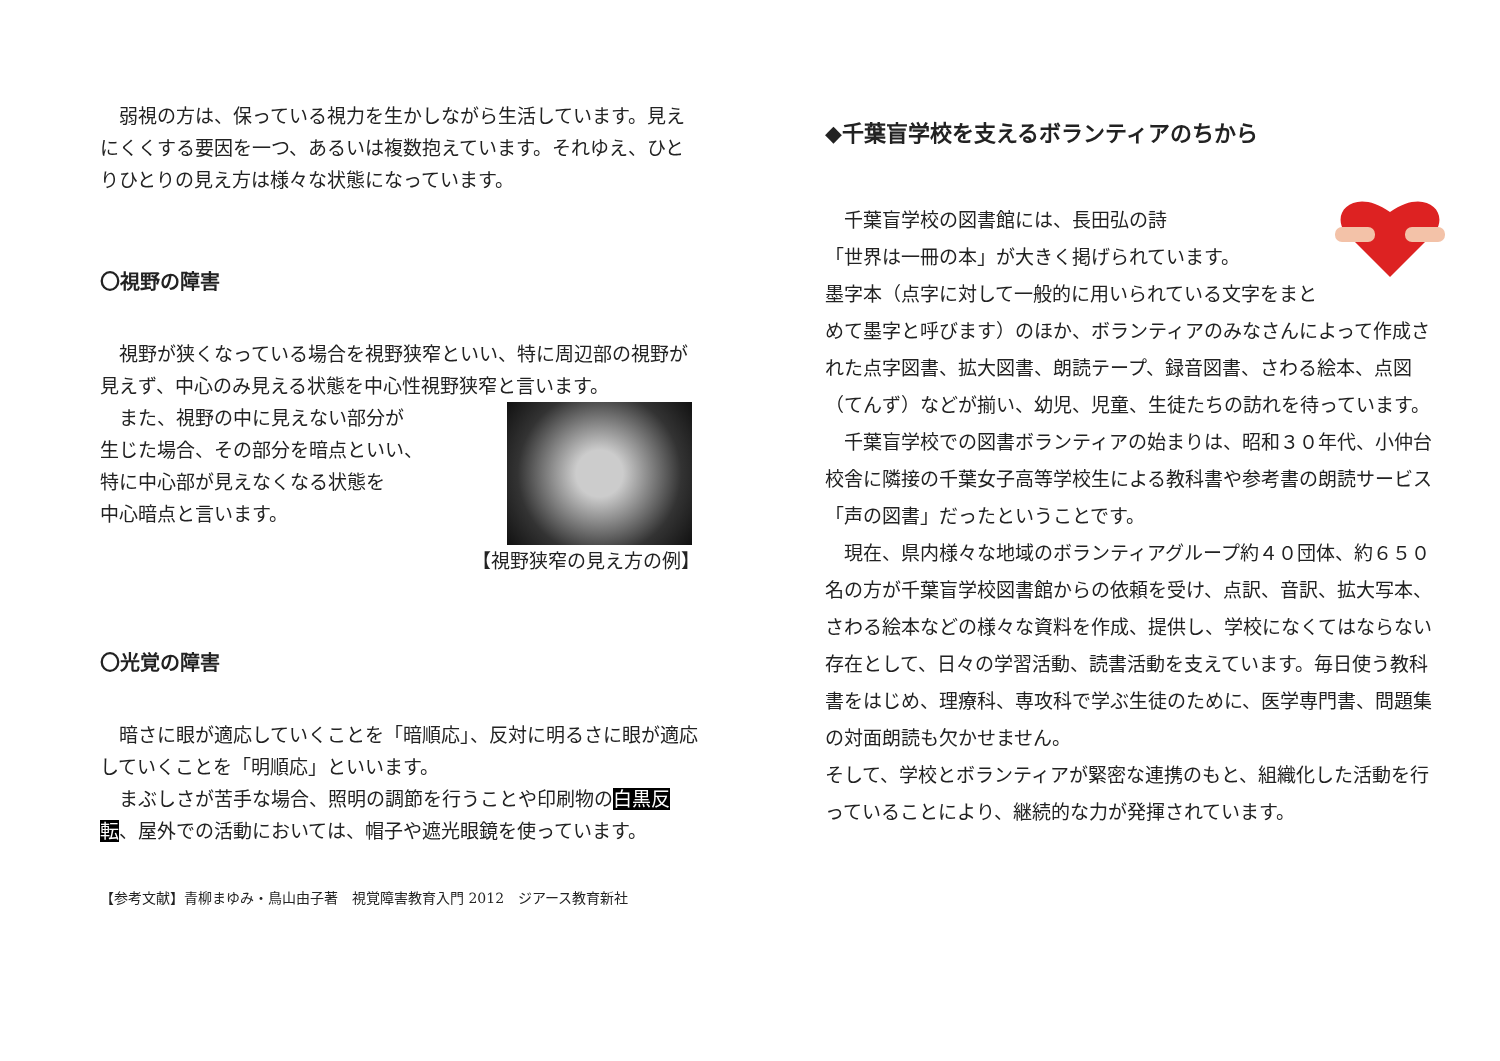弱視の方は、保っている視力を生かしながら生活しています。見えにくくする要因を一つ、あるいは複数抱えています。それゆえ、ひとりひとりの見え方は様々な状態になっています。
〇視野の障害
　視野が狭くなっている場合を視野狭窄といい、特に周辺部の視野が見えず、中心のみ見える状態を中心性視野狭窄と言います。
　また、視野の中に見えない部分が
生じた場合、その部分を暗点といい、
特に中心部が見えなくなる状態を
中心暗点と言います。
【視野狭窄の見え方の例】
〇光覚の障害
　暗さに眼が適応していくことを「暗順応」、反対に明るさに眼が適応していくことを「明順応」といいます。
　まぶしさが苦手な場合、照明の調節を行うことや印刷物の白黒反転、屋外での活動においては、帽子や遮光眼鏡を使っています。
【参考文献】青柳まゆみ・鳥山由子著　視覚障害教育入門 2012　ジアース教育新社
◆千葉盲学校を支えるボランティアのちから
　千葉盲学校の図書館には、長田弘の詩
「世界は一冊の本」が大きく掲げられています。
墨字本（点字に対して一般的に用いられている文字をまとめて墨字と呼びます）のほか、ボランティアのみなさんによって作成された点字図書、拡大図書、朗読テープ、録音図書、さわる絵本、点図（てんず）などが揃い、幼児、児童、生徒たちの訪れを待っています。
　千葉盲学校での図書ボランティアの始まりは、昭和３０年代、小仲台校舎に隣接の千葉女子高等学校生による教科書や参考書の朗読サービス「声の図書」だったということです。
　現在、県内様々な地域のボランティアグループ約４０団体、約６５０名の方が千葉盲学校図書館からの依頼を受け、点訳、音訳、拡大写本、さわる絵本などの様々な資料を作成、提供し、学校になくてはならない存在として、日々の学習活動、読書活動を支えています。毎日使う教科書をはじめ、理療科、専攻科で学ぶ生徒のために、医学専門書、問題集の対面朗読も欠かせません。
そして、学校とボランティアが緊密な連携のもと、組織化した活動を行っていることにより、継続的な力が発揮されています。